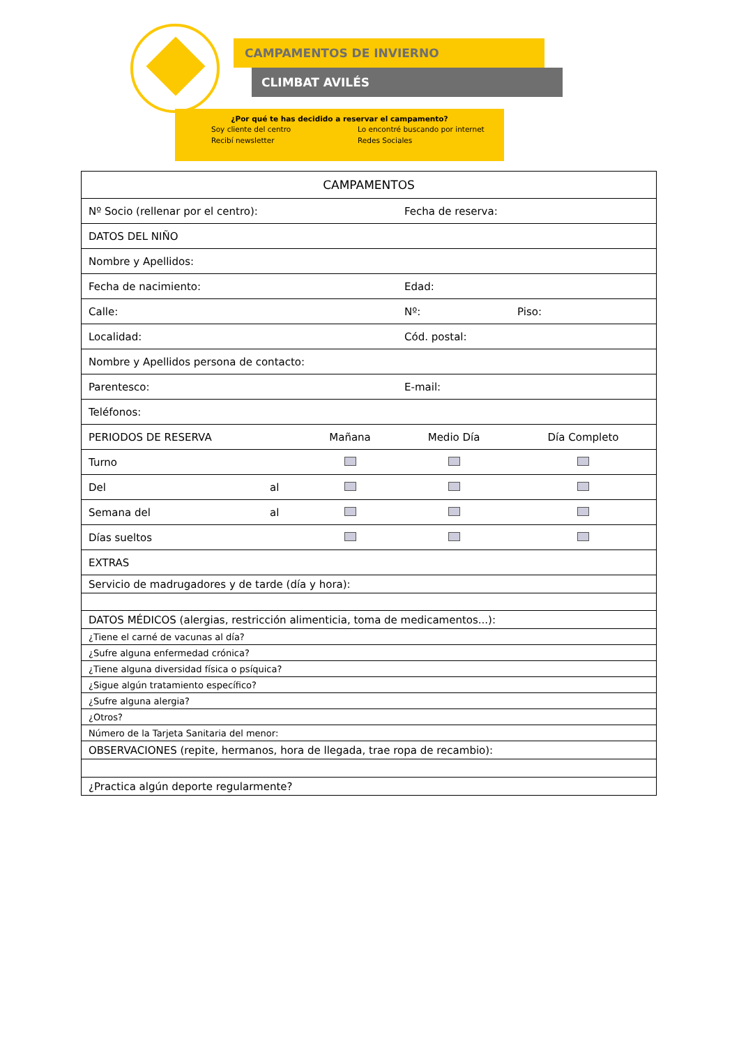CAMPAMENTOS DE INVIERNO
CLIMBAT AVILÉS
¿Por qué te has decidido a reservar el campamento?
Soy cliente del centro Lo encontré buscando por internet Recibí newsletter Redes Sociales
| CAMPAMENTOS | | | | |
| --- | --- | --- | --- | --- |
| Nº Socio (rellenar por el centro): | | | Fecha de reserva: | |
| DATOS DEL NIÑO | | | | |
| Nombre y Apellidos: | | | | |
| Fecha de nacimiento: | | | Edad: | |
| Calle: | | | Nº: | Piso: |
| Localidad: | | | Cód. postal: | |
| Nombre y Apellidos persona de contacto: | | | | |
| Parentesco: | | | E-mail: | |
| Teléfonos: | | | | |
| PERIODOS DE RESERVA | | Mañana | Medio Día | Día Completo |
| Turno | | | | |
| Del | al | | | |
| Semana del | al | | | |
| Días sueltos | | | | |
| EXTRAS | | | | |
| Servicio de madrugadores y de tarde (día y hora): | | | | |
| DATOS MÉDICOS (alergias, restricción alimenticia, toma de medicamentos...): | | | | |
| ¿Tiene el carné de vacunas al día? | | | | |
| ¿Sufre alguna enfermedad crónica? | | | | |
| ¿Tiene alguna diversidad física o psíquica? | | | | |
| ¿Sigue algún tratamiento específico? | | | | |
| ¿Sufre alguna alergia? | | | | |
| ¿Otros? | | | | |
| Número de la Tarjeta Sanitaria del menor: | | | | |
| OBSERVACIONES (repite, hermanos, hora de llegada, trae ropa de recambio): | | | | |
| ¿Practica algún deporte regularmente? | | | | |